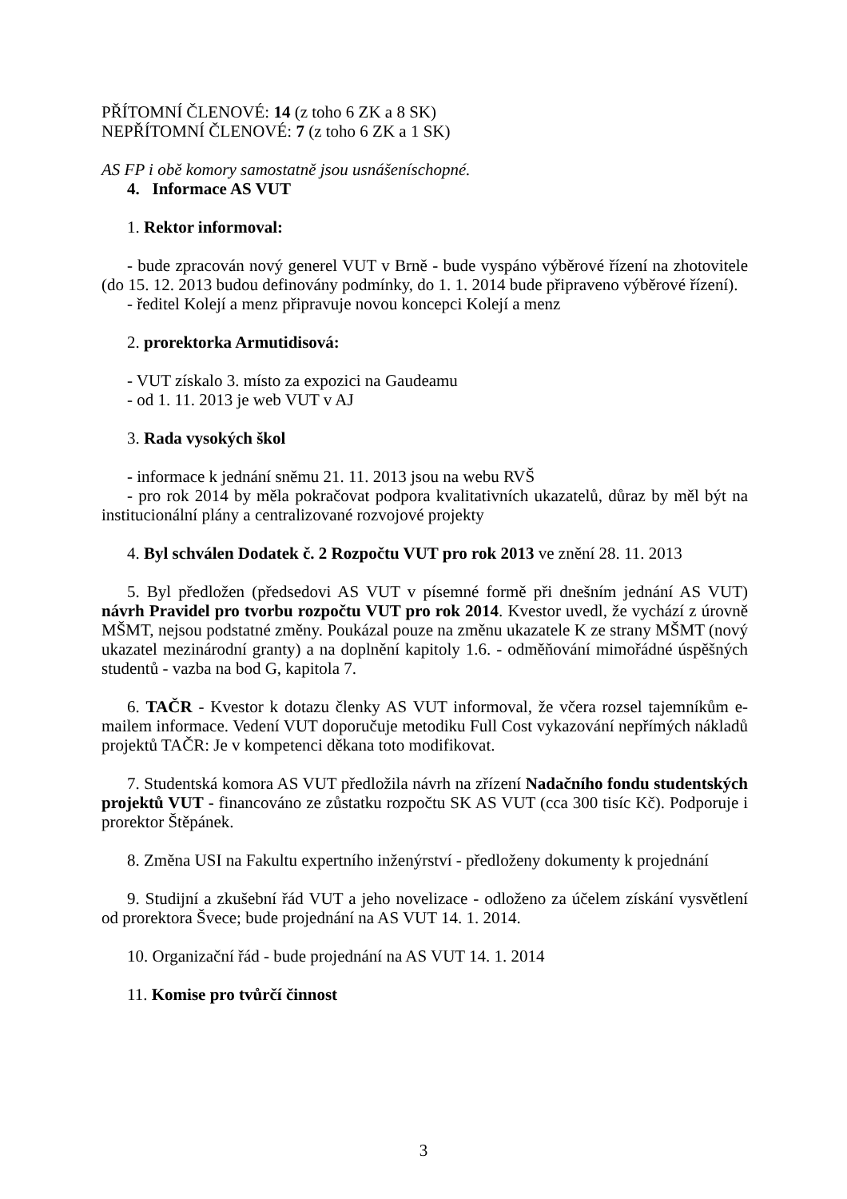PŘÍTOMNÍ ČLENOVÉ: 14 (z toho 6 ZK a 8 SK)
NEPŘÍTOMNÍ ČLENOVÉ: 7 (z toho 6 ZK a 1 SK)
AS FP i obě komory samostatně jsou usnášeníschopné.
4. Informace AS VUT
1. Rektor informoval:
- bude zpracován nový generel VUT v Brně - bude vyspáno výběrové řízení na zhotovitele (do 15. 12. 2013 budou definovány podmínky, do 1. 1. 2014 bude připraveno výběrové řízení).
- ředitel Kolejí a menz připravuje novou koncepci Kolejí a menz
2. prorektorka Armutidisová:
- VUT získalo 3. místo za expozici na Gaudeamu
- od 1. 11. 2013 je web VUT v AJ
3. Rada vysokých škol
- informace k jednání sněmu 21. 11. 2013 jsou na webu RVŠ
- pro rok 2014 by měla pokračovat podpora kvalitativních ukazatelů, důraz by měl být na institucionální plány a centralizované rozvojové projekty
4. Byl schválen Dodatek č. 2 Rozpočtu VUT pro rok 2013 ve znění 28. 11. 2013
5. Byl předložen (předsedovi AS VUT v písemné formě při dnešním jednání AS VUT) návrh Pravidel pro tvorbu rozpočtu VUT pro rok 2014. Kvestor uvedl, že vychází z úrovně MŠMT, nejsou podstatné změny. Poukázal pouze na změnu ukazatele K ze strany MŠMT (nový ukazatel mezinárodní granty) a na doplnění kapitoly 1.6. - odměňování mimořádné úspěšných studentů - vazba na bod G, kapitola 7.
6. TAČR - Kvestor k dotazu členky AS VUT informoval, že včera rozsel tajemníkům e-mailem informace. Vedení VUT doporučuje metodiku Full Cost vykazování nepřímých nákladů projektů TAČR: Je v kompetenci děkana toto modifikovat.
7. Studentská komora AS VUT předložila návrh na zřízení Nadačního fondu studentských projektů VUT - financováno ze zůstatku rozpočtu SK AS VUT (cca 300 tisíc Kč). Podporuje i prorektor Štěpánek.
8. Změna USI na Fakultu expertního inženýrství - předloženy dokumenty k projednání
9. Studijní a zkušební řád VUT a jeho novelizace - odloženo za účelem získání vysvětlení od prorektora Švece; bude projednání na AS VUT 14. 1. 2014.
10. Organizační řád - bude projednání na AS VUT 14. 1. 2014
11. Komise pro tvůrčí činnost
3